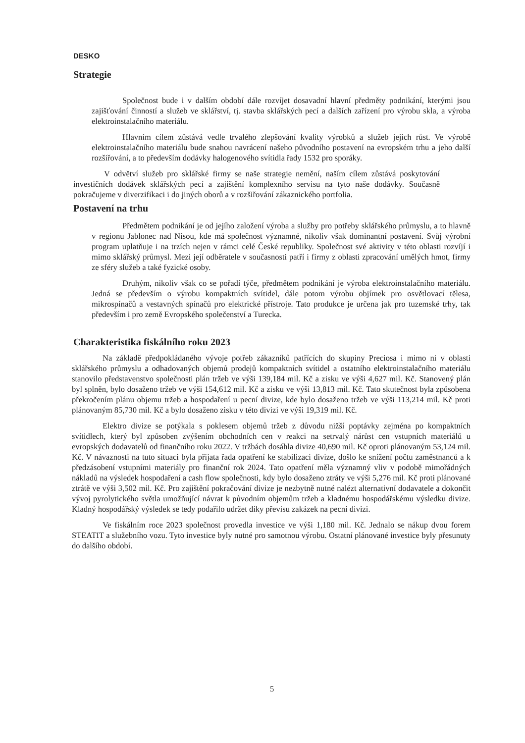DESKO
Strategie
Společnost bude i v dalším období dále rozvíjet dosavadní hlavní předměty podnikání, kterými jsou zajišťování činností a služeb ve sklářství, tj. stavba sklářských pecí a dalších zařízení pro výrobu skla, a výroba elektroinstalačního materiálu.
Hlavním cílem zůstává vedle trvalého zlepšování kvality výrobků a služeb jejich růst. Ve výrobě elektroinstalačního materiálu bude snahou navrácení našeho původního postavení na evropském trhu a jeho další rozšiřování, a to především dodávky halogenového svítidla řady 1532 pro sporáky.
V odvětví služeb pro sklářské firmy se naše strategie nemění, naším cílem zůstává poskytování investičních dodávek sklářských pecí a zajištění komplexního servisu na tyto naše dodávky. Současně pokračujeme v diverzifikaci i do jiných oborů a v rozšiřování zákaznického portfolia.
Postavení na trhu
Předmětem podnikání je od jejího založení výroba a služby pro potřeby sklářského průmyslu, a to hlavně v regionu Jablonec nad Nisou, kde má společnost významné, nikoliv však dominantní postavení. Svůj výrobní program uplatňuje i na trzích nejen v rámci celé České republiky. Společnost své aktivity v této oblasti rozvíjí i mimo sklářský průmysl. Mezi její odběratele v současnosti patří i firmy z oblasti zpracování umělých hmot, firmy ze sféry služeb a také fyzické osoby.
Druhým, nikoliv však co se pořadí týče, předmětem podnikání je výroba elektroinstalačního materiálu. Jedná se především o výrobu kompaktních svítidel, dále potom výrobu objímek pro osvětlovací tělesa, mikrospínačů a vestavných spínačů pro elektrické přístroje. Tato produkce je určena jak pro tuzemské trhy, tak především i pro země Evropského společenství a Turecka.
Charakteristika fiskálního roku 2023
Na základě předpokládaného vývoje potřeb zákazníků patřících do skupiny Preciosa i mimo ni v oblasti sklářského průmyslu a odhadovaných objemů prodejů kompaktních svítidel a ostatního elektroinstalačního materiálu stanovilo představenstvo společnosti plán tržeb ve výši 139,184 mil. Kč a zisku ve výši 4,627 mil. Kč. Stanovený plán byl splněn, bylo dosaženo tržeb ve výši 154,612 mil. Kč a zisku ve výši 13,813 mil. Kč. Tato skutečnost byla způsobena překročením plánu objemu tržeb a hospodaření u pecní divize, kde bylo dosaženo tržeb ve výši 113,214 mil. Kč proti plánovaným 85,730 mil. Kč a bylo dosaženo zisku v této divizi ve výši 19,319 mil. Kč.
Elektro divize se potýkala s poklesem objemů tržeb z důvodu nižší poptávky zejména po kompaktních svítidlech, který byl způsoben zvýšením obchodních cen v reakci na setrvalý nárůst cen vstupních materiálů u evropských dodavatelů od finančního roku 2022. V tržbách dosáhla divize 40,690 mil. Kč oproti plánovaným 53,124 mil. Kč. V návaznosti na tuto situaci byla přijata řada opatření ke stabilizaci divize, došlo ke snížení počtu zaměstnanců a k předzásobení vstupními materiály pro finanční rok 2024. Tato opatření měla významný vliv v podobě mimořádných nákladů na výsledek hospodaření a cash flow společnosti, kdy bylo dosaženo ztráty ve výši 5,276 mil. Kč proti plánované ztrátě ve výši 3,502 mil. Kč. Pro zajištění pokračování divize je nezbytně nutné nalézt alternativní dodavatele a dokončit vývoj pyrolytického světla umožňující návrat k původním objemům tržeb a kladnému hospodářskému výsledku divize. Kladný hospodářský výsledek se tedy podařilo udržet díky převisu zakázek na pecní divizi.
Ve fiskálním roce 2023 společnost provedla investice ve výši 1,180 mil. Kč. Jednalo se nákup dvou forem STEATIT a služebního vozu. Tyto investice byly nutné pro samotnou výrobu. Ostatní plánované investice byly přesunuty do dalšího období.
5